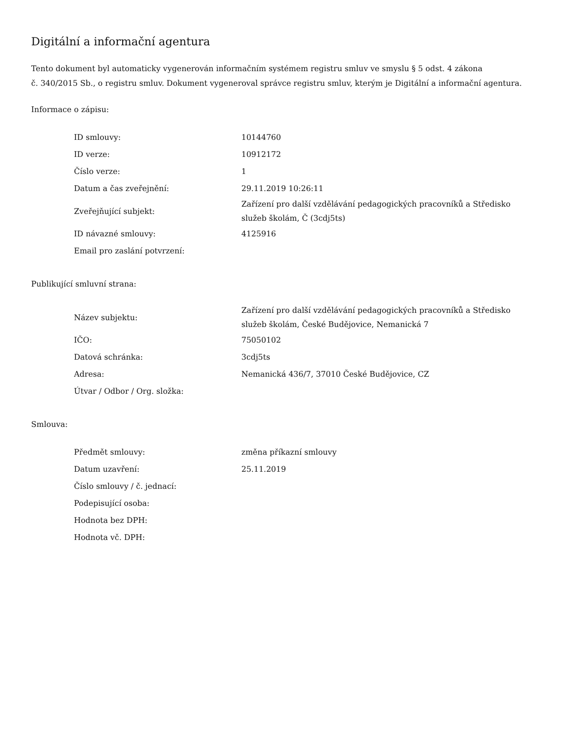Digitální a informační agentura
Tento dokument byl automaticky vygenerován informačním systémem registru smluv ve smyslu § 5 odst. 4 zákona
č. 340/2015 Sb., o registru smluv. Dokument vygeneroval správce registru smluv, kterým je Digitální a informační agentura.
Informace o zápisu:
| ID smlouvy: | 10144760 |
| ID verze: | 10912172 |
| Číslo verze: | 1 |
| Datum a čas zveřejnění: | 29.11.2019 10:26:11 |
| Zveřejňující subjekt: | Zařízení pro další vzdělávání pedagogických pracovníků a Středisko služeb školám, Č (3cdj5ts) |
| ID návazné smlouvy: | 4125916 |
| Email pro zaslání potvrzení: | |
Publikující smluvní strana:
| Název subjektu: | Zařízení pro další vzdělávání pedagogických pracovníků a Středisko služeb školám, České Budějovice, Nemanická 7 |
| IČO: | 75050102 |
| Datová schránka: | 3cdj5ts |
| Adresa: | Nemanická 436/7, 37010 České Budějovice, CZ |
| Útvar / Odbor / Org. složka: | |
Smlouva:
| Předmět smlouvy: | změna příkazní smlouvy |
| Datum uzavření: | 25.11.2019 |
| Číslo smlouvy / č. jednací: | |
| Podepisující osoba: | |
| Hodnota bez DPH: | |
| Hodnota vč. DPH: | |